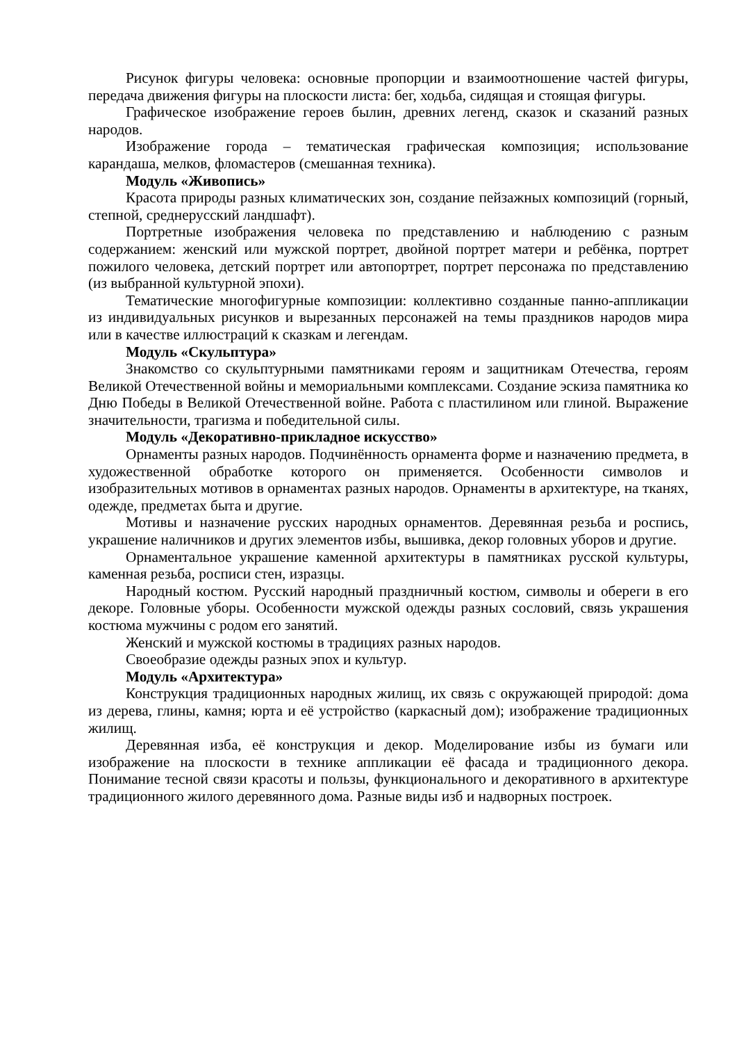Рисунок фигуры человека: основные пропорции и взаимоотношение частей фигуры, передача движения фигуры на плоскости листа: бег, ходьба, сидящая и стоящая фигуры.
Графическое изображение героев былин, древних легенд, сказок и сказаний разных народов.
Изображение города – тематическая графическая композиция; использование карандаша, мелков, фломастеров (смешанная техника).
Модуль «Живопись»
Красота природы разных климатических зон, создание пейзажных композиций (горный, степной, среднерусский ландшафт).
Портретные изображения человека по представлению и наблюдению с разным содержанием: женский или мужской портрет, двойной портрет матери и ребёнка, портрет пожилого человека, детский портрет или автопортрет, портрет персонажа по представлению (из выбранной культурной эпохи).
Тематические многофигурные композиции: коллективно созданные панно-аппликации из индивидуальных рисунков и вырезанных персонажей на темы праздников народов мира или в качестве иллюстраций к сказкам и легендам.
Модуль «Скульптура»
Знакомство со скульптурными памятниками героям и защитникам Отечества, героям Великой Отечественной войны и мемориальными комплексами. Создание эскиза памятника ко Дню Победы в Великой Отечественной войне. Работа с пластилином или глиной. Выражение значительности, трагизма и победительной силы.
Модуль «Декоративно-прикладное искусство»
Орнаменты разных народов. Подчинённость орнамента форме и назначению предмета, в художественной обработке которого он применяется. Особенности символов и изобразительных мотивов в орнаментах разных народов. Орнаменты в архитектуре, на тканях, одежде, предметах быта и другие.
Мотивы и назначение русских народных орнаментов. Деревянная резьба и роспись, украшение наличников и других элементов избы, вышивка, декор головных уборов и другие.
Орнаментальное украшение каменной архитектуры в памятниках русской культуры, каменная резьба, росписи стен, изразцы.
Народный костюм. Русский народный праздничный костюм, символы и обереги в его декоре. Головные уборы. Особенности мужской одежды разных сословий, связь украшения костюма мужчины с родом его занятий.
Женский и мужской костюмы в традициях разных народов.
Своеобразие одежды разных эпох и культур.
Модуль «Архитектура»
Конструкция традиционных народных жилищ, их связь с окружающей природой: дома из дерева, глины, камня; юрта и её устройство (каркасный дом); изображение традиционных жилищ.
Деревянная изба, её конструкция и декор. Моделирование избы из бумаги или изображение на плоскости в технике аппликации её фасада и традиционного декора. Понимание тесной связи красоты и пользы, функционального и декоративного в архитектуре традиционного жилого деревянного дома. Разные виды изб и надворных построек.